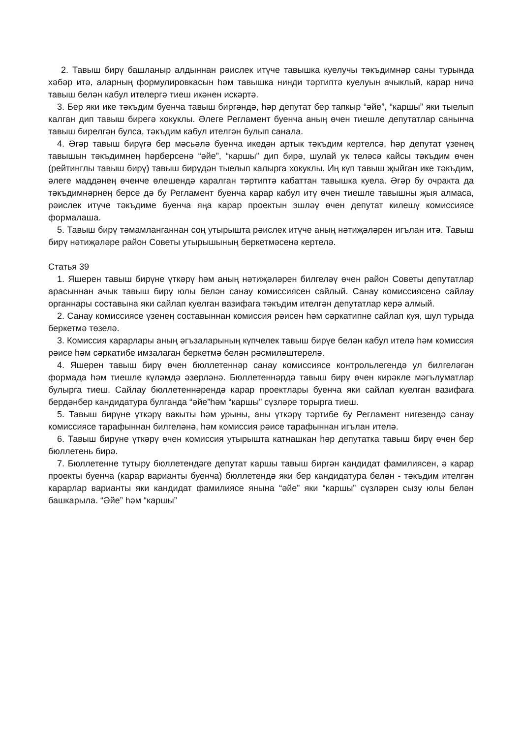2. Тавыш бирү башланыр алдыннан рәислек итүче тавышка куелучы тәкъдимнәр саны турында хәбәр итә, аларның формулировкасын һәм тавышка нинди тәртиптә куелуын ачыклый, карар ничә тавыш белән кабул ителергә тиеш икәнен искәртә.
3. Бер яки ике тәкъдим буенча тавыш биргәндә, һәр депутат бер тапкыр “әйе”, “каршы” яки тыелып калган дип тавыш бирегә хокуклы. Әлеге Регламент буенча аның өчен тиешле депутатлар санынча тавыш бирелгән булса, тәкъдим кабул ителгән булып санала.
4. Әгәр тавыш бирүгә бер мәсьәлә буенча икедән артык тәкъдим кертелсә, һәр депутат үзенең тавышын тәкъдимнең һәрберсенә “әйе”, “каршы” дип бирә, шулай ук теләсә кайсы тәкъдим өчен (рейтинглы тавыш бирү) тавыш бирүдән тыелып калырга хокуклы. Иң күп тавыш җыйган ике тәкъдим, әлеге маддәнең өченче өлешендә каралган тәртиптә кабаттан тавышка куела. Әгәр бу очракта да тәкъдимнәрнең берсе дә бу Регламент буенча карар кабул итү өчен тиешле тавышны җыя алмаса, рәислек итүче тәкъдиме буенча яңа карар проектын эшләү өчен депутат килешү комиссиясе формалаша.
5. Тавыш бирү тәмамланганнан соң утырышта рәислек итүче аның нәтиҗәләрен игълан итә. Тавыш бирү нәтиҗәләре район Советы утырышының беркетмәсенә кертелә.
Статья 39
1. Яшерен тавыш бирүне үткәрү һәм аның нәтиҗәләрен билгеләү өчен район Советы депутатлар арасыннан ачык тавыш бирү юлы белән санау комиссиясен сайлый. Санау комиссиясенә сайлау органнары составына яки сайлап куелган вазифага тәкъдим ителгән депутатлар керә алмый.
2. Санау комиссиясе үзенең составыннан комиссия рәисен һәм сәркатипне сайлап куя, шул турыда беркетмә төзелә.
3. Комиссия карарлары аның әгъзаларының күпчелек тавыш бирүе белән кабул ителә һәм комиссия рәисе һәм сәркатибе имзалаган беркетмә белән рәсмиләштерелә.
4. Яшерен тавыш бирү өчен бюллетеннәр санау комиссиясе контрольлегендә ул билгеләгән формада һәм тиешле күләмдә әзерләнә. Бюллетеннәрдә тавыш бирү өчен кирәкле мәгълуматлар булырга тиеш. Сайлау бюллетеннәрендә карар проектлары буенча яки сайлап куелган вазифага бердәнбер кандидатура булганда “әйе”һәм “каршы” сүзләре торырга тиеш.
5. Тавыш бирүне үткәрү вакыты һәм урыны, аны үткәрү тәртибе бу Регламент нигезендә санау комиссиясе тарафыннан билгеләнә, һәм комиссия рәисе тарафыннан игълан ителә.
6. Тавыш бирүне үткәрү өчен комиссия утырышта катнашкан һәр депутатка тавыш бирү өчен бер бюллетень бирә.
7. Бюллетенне тутыру бюллетендәге депутат каршы тавыш биргән кандидат фамилиясен, ә карар проекты буенча (карар варианты буенча) бюллетендә яки бер кандидатура белән - тәкъдим ителгән карарлар варианты яки кандидат фамилиясе янына “әйе” яки “каршы” сүзләрен сызу юлы белән башкарыла. “Әйе” һәм “каршы”